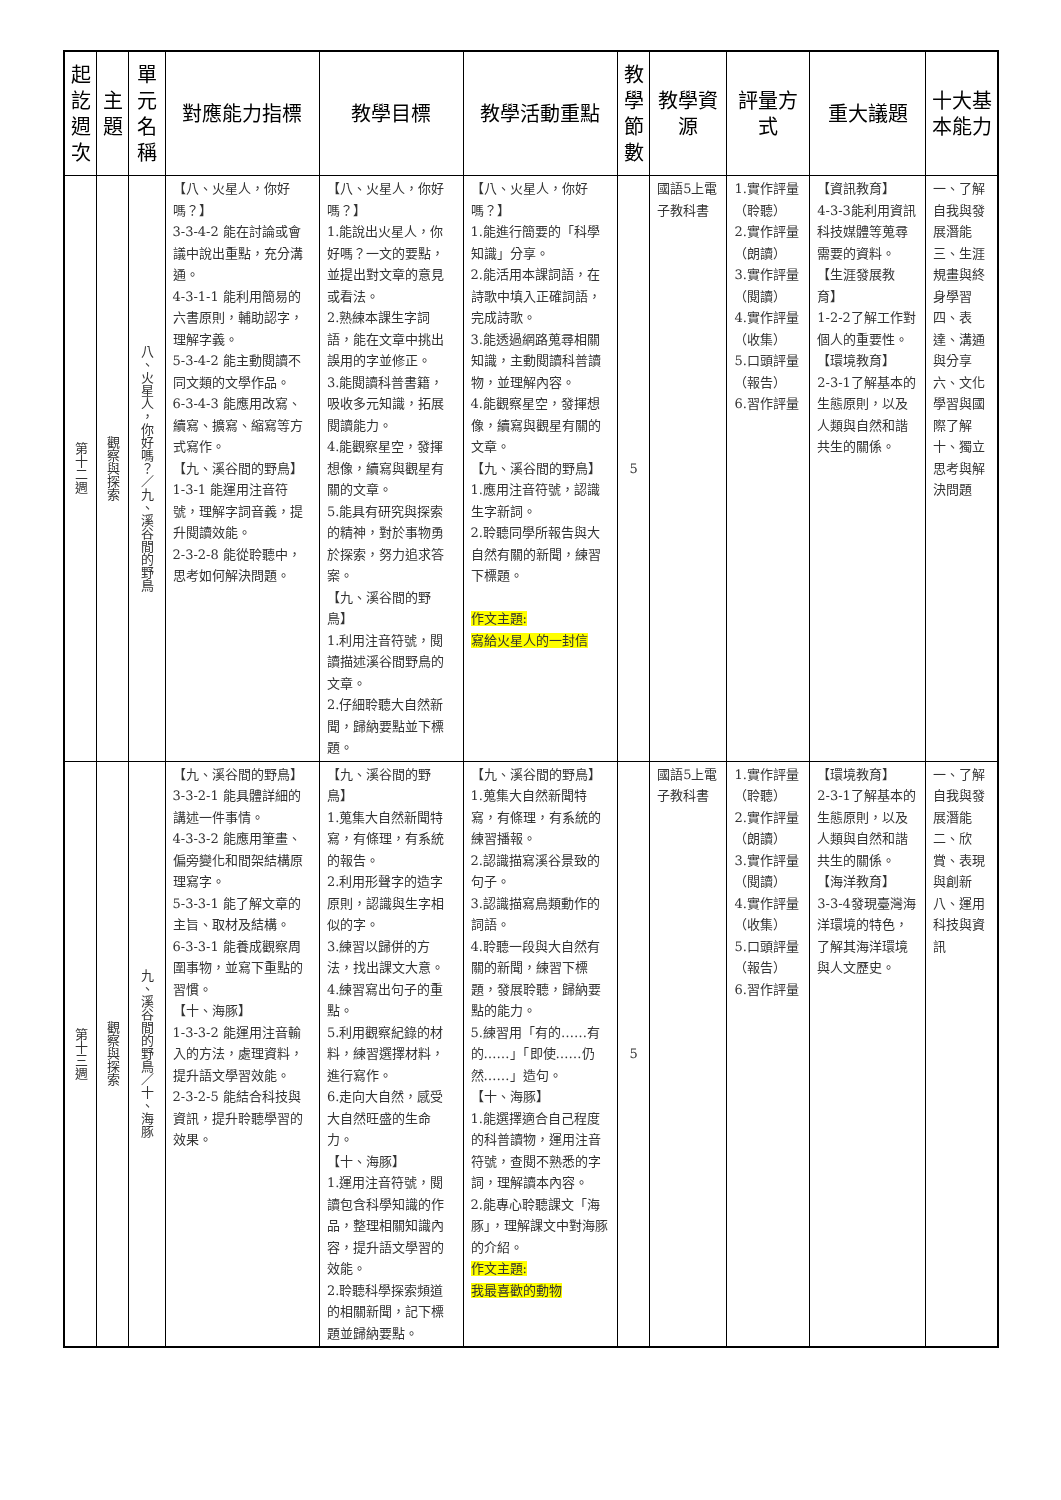| 起訖週次 | 主題 | 單元名稱 | 對應能力指標 | 教學目標 | 教學活動重點 | 教學節數 | 教學資源 | 評量方式 | 重大議題 | 十大基本能力 |
| --- | --- | --- | --- | --- | --- | --- | --- | --- | --- | --- |
| 第十二週 | 觀察與探索 | 八、火星人，你好嗎？／九、溪谷間的野鳥 | 【八、火星人，你好嗎？】 3-3-4-2 能在討論或會議中說出重點，充分溝通。 4-3-1-1 能利用簡易的六書原則，輔助認字，理解字義。 5-3-4-2 能主動閱讀不同文類的文學作品。 6-3-4-3 能應用改寫、續寫、擴寫、縮寫等方式寫作。 【九、溪谷間的野鳥】 1-3-1 能運用注音符號，理解字詞音義，提升閱讀效能。 2-3-2-8 能從聆聽中，思考如何解決問題。 | 【八、火星人，你好嗎？】 1.能說出火星人，你好嗎？一文的要點，並提出對文章的意見或看法。 2.熟練本課生字詞語，能在文章中挑出誤用的字並修正。 3.能閱讀科普書籍，吸收多元知識，拓展閱讀能力。 4.能觀察星空，發揮想像，續寫與觀星有關的文章。 5.能具有研究與探索的精神，對於事物勇於探索，努力追求答案。 【九、溪谷間的野鳥】 1.利用注音符號，閱讀描述溪谷間野鳥的文章。 2.仔細聆聽大自然新聞，歸納要點並下標題。 | 【八、火星人，你好嗎？】 1.能進行簡要的「科學知識」分享。 2.能活用本課詞語，在詩歌中填入正確詞語，完成詩歌。 3.能透過網路蒐尋相關知識，主動閱讀科普讀物，並理解內容。 4.能觀察星空，發揮想像，續寫與觀星有關的文章。 【九、溪谷間的野鳥】 1.應用注音符號，認識生字新詞。 2.聆聽同學所報告與大自然有關的新聞，練習下標題。 作文主題: 寫給火星人的一封信 | 5 | 國語5上電子教科書 | 1.實作評量（聆聽） 2.實作評量（朗讀） 3.實作評量（閱讀） 4.實作評量（收集） 5.口頭評量（報告） 6.習作評量 | 【資訊教育】 4-3-3能利用資訊科技媒體等蒐尋需要的資料。 【生涯發展教育】 1-2-2了解工作對個人的重要性。 【環境教育】 2-3-1了解基本的生態原則，以及人類與自然和諧共生的關係。 | 一、了解自我與發展潛能 三、生涯規畫與終身學習 四、表達、溝通與分享 六、文化學習與國際了解 十、獨立思考與解決問題 |
| 第十三週 | 觀察與探索 | 九、溪谷間的野鳥／十、海豚 | 【九、溪谷間的野鳥】 3-3-2-1 能具體詳細的講述一件事情。 4-3-3-2 能應用筆畫、偏旁變化和間架結構原理寫字。 5-3-3-1 能了解文章的主旨、取材及結構。 6-3-3-1 能養成觀察周圍事物，並寫下重點的習慣。 【十、海豚】 1-3-3-2 能運用注音輸入的方法，處理資料，提升語文學習效能。 2-3-2-5 能結合科技與資訊，提升聆聽學習的效果。 | 【九、溪谷間的野鳥】 1.蒐集大自然新聞特寫，有條理，有系統的報告。 2.利用形聲字的造字原則，認識與生字相似的字。 3.練習以歸併的方法，找出課文大意。 4.練習寫出句子的重點。 5.利用觀察紀錄的材料，練習選擇材料，進行寫作。 6.走向大自然，感受大自然旺盛的生命力。 【十、海豚】 1.運用注音符號，閱讀包含科學知識的作品，整理相關知識內容，提升語文學習的效能。 2.聆聽科學探索頻道的相關新聞，記下標題並歸納要點。 | 【九、溪谷間的野鳥】 1.蒐集大自然新聞特寫，有條理，有系統的練習播報。 2.認識描寫溪谷景致的句子。 3.認識描寫鳥類動作的詞語。 4.聆聽一段與大自然有關的新聞，練習下標題，發展聆聽，歸納要點的能力。 5.練習用「有的……有的……」「即使……仍然……」造句。 【十、海豚】 1.能選擇適合自己程度的科普讀物，運用注音符號，查閱不熟悉的字詞，理解讀本內容。 2.能專心聆聽課文「海豚」，理解課文中對海豚的介紹。 作文主題: 我最喜歡的動物 | 5 | 國語5上電子教科書 | 1.實作評量（聆聽） 2.實作評量（朗讀） 3.實作評量（閱讀） 4.實作評量（收集） 5.口頭評量（報告） 6.習作評量 | 【環境教育】 2-3-1了解基本的生態原則，以及人類與自然和諧共生的關係。 【海洋教育】 3-3-4發現臺灣海洋環境的特色，了解其海洋環境與人文歷史。 | 一、了解自我與發展潛能 二、欣賞、表現與創新 八、運用科技與資訊 |